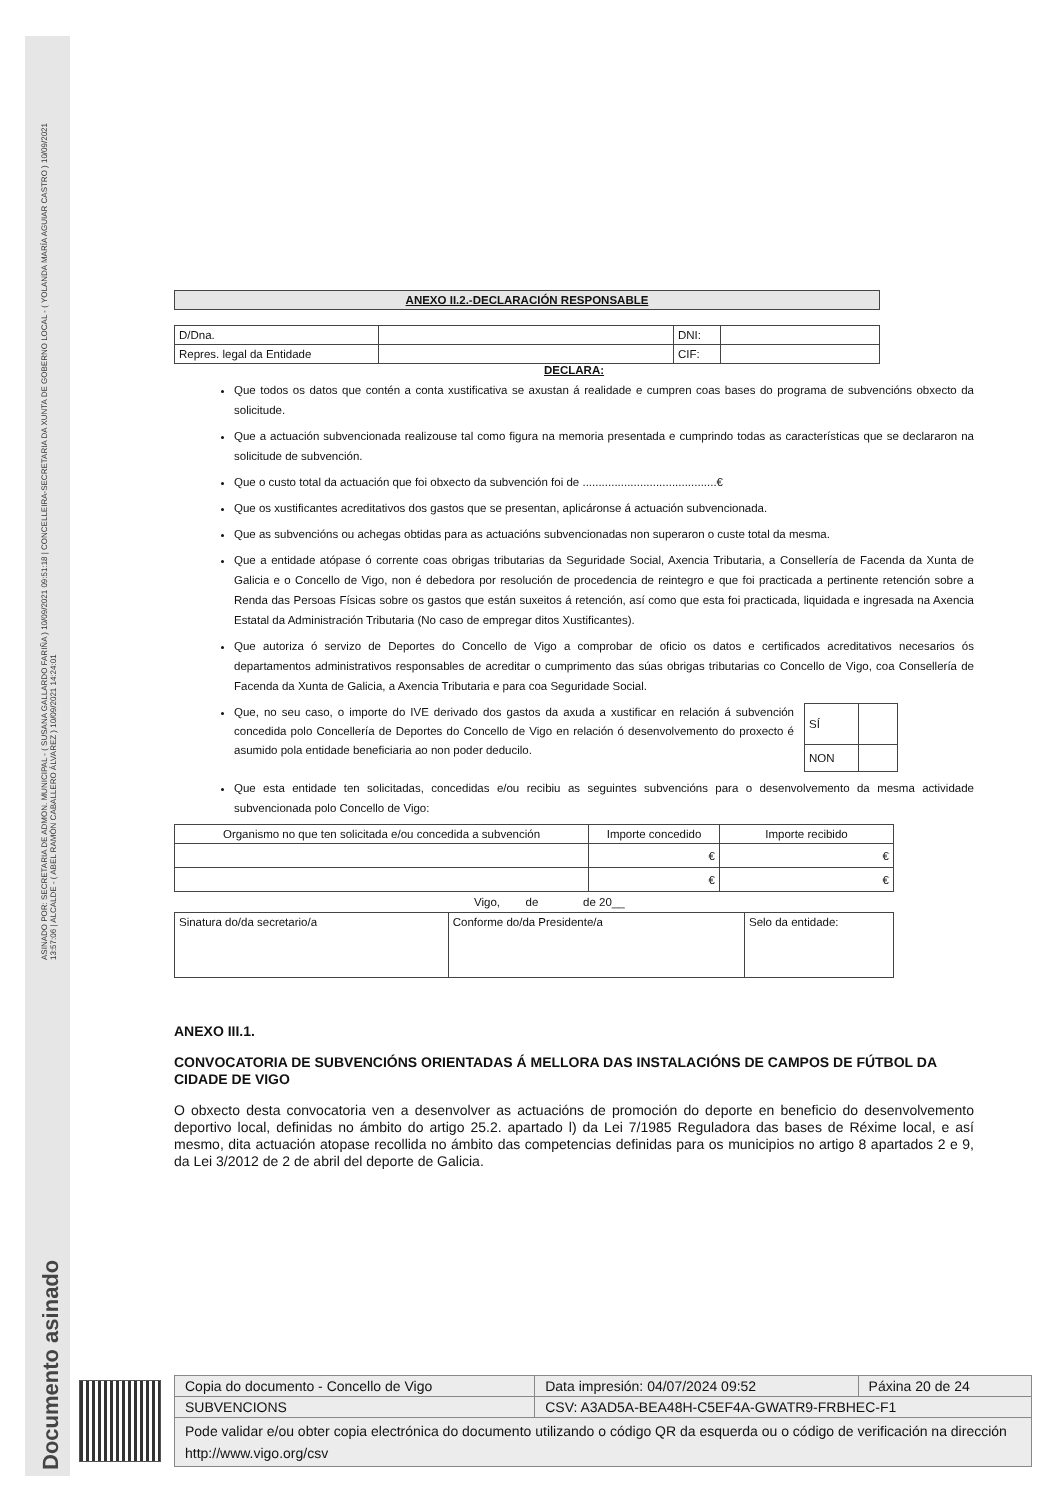ASINADO POR: SECRETARIA DE ADMON. MUNICIPAL - ( SUSANA GALLARDO FARIÑA ) 10/09/2021 09:51:18 | CONCELLEIRA-SECRETARIA DA XUNTA DE GOBERNO LOCAL - ( YOLANDA MARÍA AGUIAR CASTRO ) 10/09/2021
13:57:06 | ALCALDE - ( ABEL RAMÓN CABALLERO ÁLVAREZ ) 10/09/2021 14:24:01
Documento asinado
| ANEXO II.2.-DECLARACIÓN RESPONSABLE |
| --- |
| D/Dna. | | DNI: | |
| Repres. legal da Entidade | | CIF: | |
DECLARA:
Que todos os datos que contén a conta xustificativa se axustan á realidade e cumpren coas bases do programa de subvencións obxecto da solicitude.
Que a actuación subvencionada realizouse tal como figura na memoria presentada e cumprindo todas as características que se declararon na solicitude de subvención.
Que o custo total da actuación que foi obxecto da subvención foi de ..........................................€
Que os xustificantes acreditativos dos gastos que se presentan, aplicáronse á actuación subvencionada.
Que as subvencións ou achegas obtidas para as actuacións subvencionadas non superaron o custe total da mesma.
Que a entidade atópase ó corrente coas obrigas tributarias da Seguridade Social, Axencia Tributaria, a Consellería de Facenda da Xunta de Galicia e o Concello de Vigo, non é debedora por resolución de procedencia de reintegro e que foi practicada a pertinente retención sobre a Renda das Persoas Físicas sobre os gastos que están suxeitos á retención, así como que esta foi practicada, liquidada e ingresada na Axencia Estatal da Administración Tributaria (No caso de empregar ditos Xustificantes).
Que autoriza ó servizo de Deportes do Concello de Vigo a comprobar de oficio os datos e certificados acreditativos necesarios ós departamentos administrativos responsables de acreditar o cumprimento das súas obrigas tributarias co Concello de Vigo, coa Consellería de Facenda da Xunta de Galicia, a Axencia Tributaria e para coa Seguridade Social.
Que, no seu caso, o importe do IVE derivado dos gastos da axuda a xustificar en relación á subvención concedida polo Concellería de Deportes do Concello de Vigo en relación ó desenvolvemento do proxecto é asumido pola entidade beneficiaria ao non poder deducilo.
| SÍ | |
| NON | |
Que esta entidade ten solicitadas, concedidas e/ou recibiu as seguintes subvencións para o desenvolvemento da mesma actividade subvencionada polo Concello de Vigo:
| Organismo no que ten solicitada e/ou concedida a subvención | Importe concedido | Importe recibido |
| | € | € |
| | € | € |
Vigo, de de 20__
| Sinatura do/da secretario/a | Conforme do/da Presidente/a | Selo da entidade: |
ANEXO III.1.
CONVOCATORIA DE SUBVENCIÓNS ORIENTADAS Á MELLORA DAS INSTALACIÓNS DE CAMPOS DE FÚTBOL DA CIDADE DE VIGO
O obxecto desta convocatoria ven a desenvolver as actuacións de promoción do deporte en beneficio do desenvolvemento deportivo local, definidas no ámbito do artigo 25.2. apartado l) da Lei 7/1985 Reguladora das bases de Réxime local, e así mesmo, dita actuación atopase recollida no ámbito das competencias definidas para os municipios no artigo 8 apartados 2 e 9, da Lei 3/2012 de 2 de abril del deporte de Galicia.
| Copia do documento - Concello de Vigo | Data impresión: 04/07/2024 09:52 | Páxina 20 de 24 |
| SUBVENCIONS | CSV: A3AD5A-BEA48H-C5EF4A-GWATR9-FRBHEC-F1 | |
| Pode validar e/ou obter copia electrónica do documento utilizando o código QR da esquerda ou o código de verificación na dirección http://www.vigo.org/csv | | |